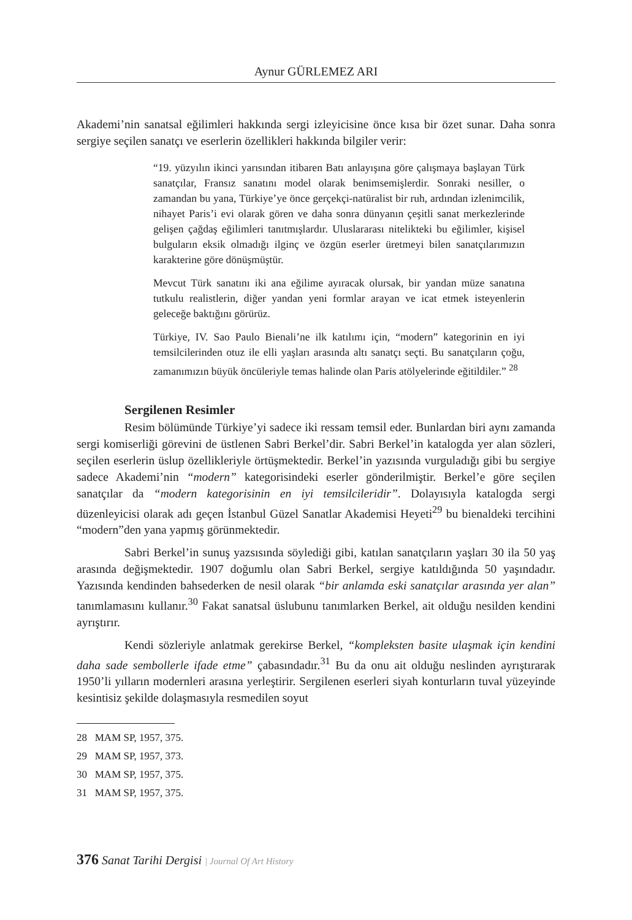Aynur GÜRLEMEZ ARI
Akademi’nin sanatsal eğilimleri hakkında sergi izleyicisine önce kısa bir özet sunar. Daha sonra sergiye seçilen sanatçı ve eserlerin özellikleri hakkında bilgiler verir:
“19. yüzyılın ikinci yarısından itibaren Batı anlayışına göre çalışmaya başlayan Türk sanatçılar, Fransız sanatını model olarak benimsemişlerdir. Sonraki nesiller, o zamandan bu yana, Türkiye’ye önce gerçekçi-natüralist bir ruh, ardından izlenimcilik, nihayet Paris’i evi olarak gören ve daha sonra dünyanın çeşitli sanat merkezlerinde gelişen çağdaş eğilimleri tanıtmışlardır. Uluslararası nitelikteki bu eğilimler, kişisel bulguların eksik olmadığı ilginç ve özgün eserler üretmeyi bilen sanatçılarımızın karakterine göre dönüşmüştür.
Mevcut Türk sanatını iki ana eğilime ayıracak olursak, bir yandan müze sanatına tutkulu realistlerin, diğer yandan yeni formlar arayan ve icat etmek isteyenlerin geleceğe baktığını görürüz.
Türkiye, IV. Sao Paulo Bienali’ne ilk katılımı için, “modern” kategorinin en iyi temsilcilerinden otuz ile elli yaşları arasında altı sanatçı seçti. Bu sanatçıların çoğu, zamanımızın büyük öncüleriyle temas halinde olan Paris atölyelerinde eğitildiler.” <sup>28</sup>
Sergilenen Resimler
Resim bölümünde Türkiye’yi sadece iki ressam temsil eder. Bunlardan biri aynı zamanda sergi komiserliği görevini de üstlenen Sabri Berkel’dir. Sabri Berkel’in katalogda yer alan sözleri, seçilen eserlerin üslup özellikleriyle örtüşmektedir. Berkel’in yazısında vurguladığı gibi bu sergiye sadece Akademi’nin “modern” kategorisindeki eserler gönderilmiştir. Berkel’e göre seçilen sanatçılar da “modern kategorisinin en iyi temsilcileridir”. Dolayısıyla katalogda sergi düzenleyicisi olarak adı geçen İstanbul Güzel Sanatlar Akademisi Heyeti<sup>29</sup> bu bienaldeki tercihini “modern”den yana yapmış görünmektedir.
Sabri Berkel’in sunuş yazsısında söylediği gibi, katılan sanatçıların yaşları 30 ila 50 yaş arasında değişmektedir. 1907 doğumlu olan Sabri Berkel, sergiye katıldığında 50 yaşındadır. Yazısında kendinden bahsederken de nesil olarak “bir anlamda eski sanatçılar arasında yer alan” tanımlamasını kullanır.<sup>30</sup> Fakat sanatsal üslubunu tanımlarken Berkel, ait olduğu nesilden kendini ayrıştırır.
Kendi sözleriyle anlatmak gerekirse Berkel, “kompleksten basite ulaşmak için kendini daha sade sembollerle ifade etme” çabasındadır.<sup>31</sup> Bu da onu ait olduğu neslinden ayrıştırarak 1950’li yılların modernleri arasına yerleştirir. Sergilenen eserleri siyah konturların tuval yüzeyinde kesintisiz şekilde dolaşmasıyla resmedilen soyut
28 MAM SP, 1957, 375.
29 MAM SP, 1957, 373.
30 MAM SP, 1957, 375.
31 MAM SP, 1957, 375.
376 Sanat Tarihi Dergisi | Journal Of Art History